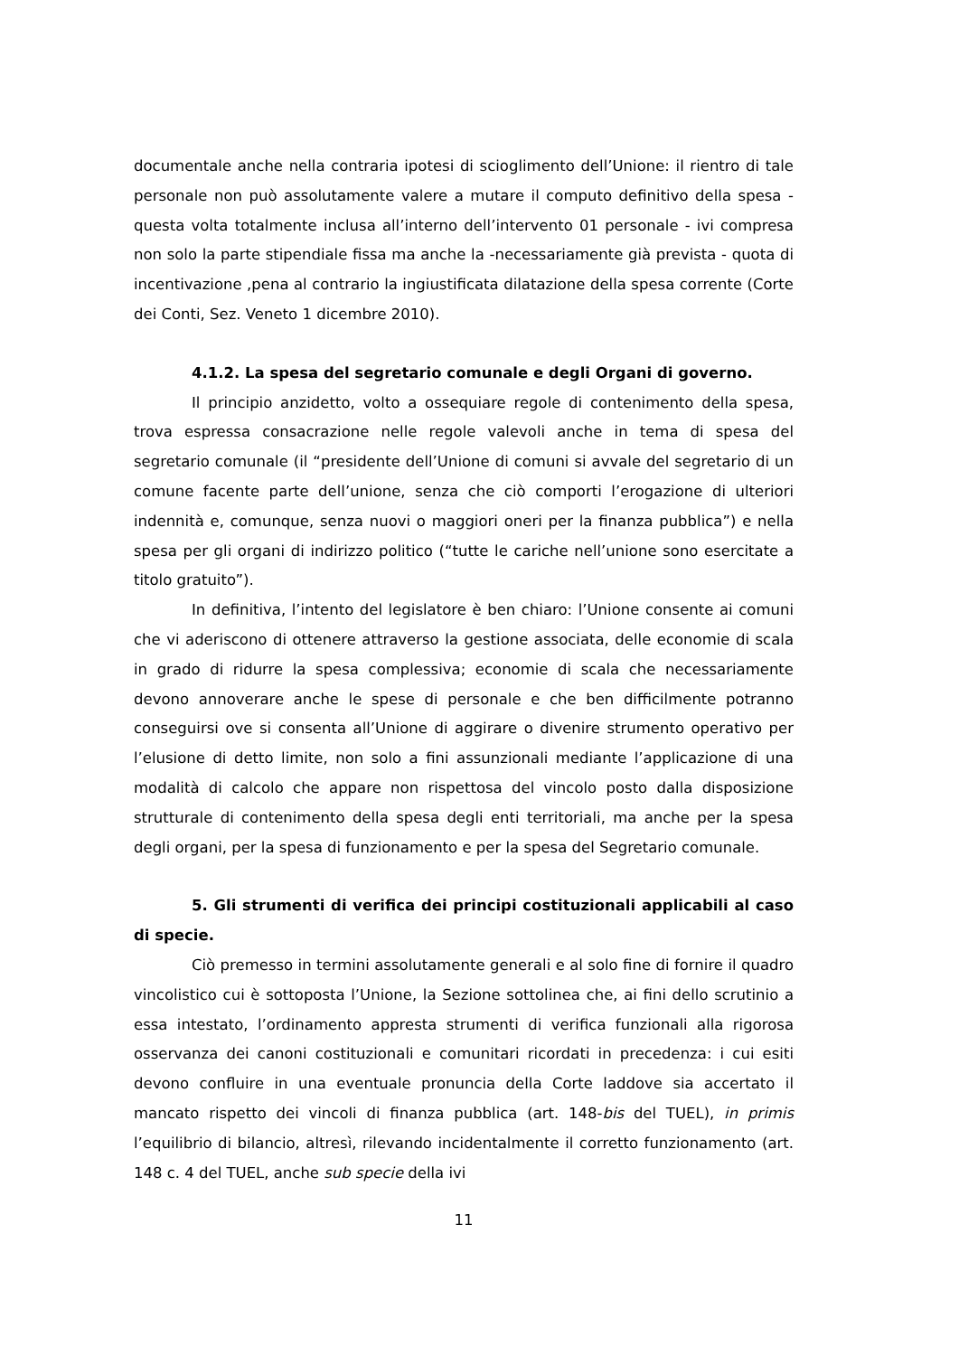documentale anche nella contraria ipotesi di scioglimento dell’Unione: il rientro di tale personale non può assolutamente valere a mutare il computo definitivo della spesa - questa volta totalmente inclusa all’interno dell’intervento 01 personale - ivi compresa non solo la parte stipendiale fissa ma anche la -necessariamente già prevista - quota di incentivazione ,pena al contrario la ingiustificata dilatazione della spesa corrente (Corte dei Conti, Sez. Veneto 1 dicembre 2010).
4.1.2. La spesa del segretario comunale e degli Organi di governo.
Il principio anzidetto, volto a ossequiare regole di contenimento della spesa, trova espressa consacrazione nelle regole valevoli anche in tema di spesa del segretario comunale (il “presidente dell’Unione di comuni si avvale del segretario di un comune facente parte dell’unione, senza che ciò comporti l’erogazione di ulteriori indennità e, comunque, senza nuovi o maggiori oneri per la finanza pubblica”) e nella spesa per gli organi di indirizzo politico (“tutte le cariche nell’unione sono esercitate a titolo gratuito”).
In definitiva, l’intento del legislatore è ben chiaro: l’Unione consente ai comuni che vi aderiscono di ottenere attraverso la gestione associata, delle economie di scala in grado di ridurre la spesa complessiva; economie di scala che necessariamente devono annoverare anche le spese di personale e che ben difficilmente potranno conseguirsi ove si consenta all’Unione di aggirare o divenire strumento operativo per l’elusione di detto limite, non solo a fini assunzionali mediante l’applicazione di una modalità di calcolo che appare non rispettosa del vincolo posto dalla disposizione strutturale di contenimento della spesa degli enti territoriali, ma anche per la spesa degli organi, per la spesa di funzionamento e per la spesa del Segretario comunale.
5. Gli strumenti di verifica dei principi costituzionali applicabili al caso di specie.
Ciò premesso in termini assolutamente generali e al solo fine di fornire il quadro vincolistico cui è sottoposta l’Unione, la Sezione sottolinea che, ai fini dello scrutinio a essa intestato, l’ordinamento appresta strumenti di verifica funzionali alla rigorosa osservanza dei canoni costituzionali e comunitari ricordati in precedenza: i cui esiti devono confluire in una eventuale pronuncia della Corte laddove sia accertato il mancato rispetto dei vincoli di finanza pubblica (art. 148-bis del TUEL), in primis l’equilibrio di bilancio, altresì, rilevando incidentalmente il corretto funzionamento (art. 148 c. 4 del TUEL, anche sub specie della ivi
11